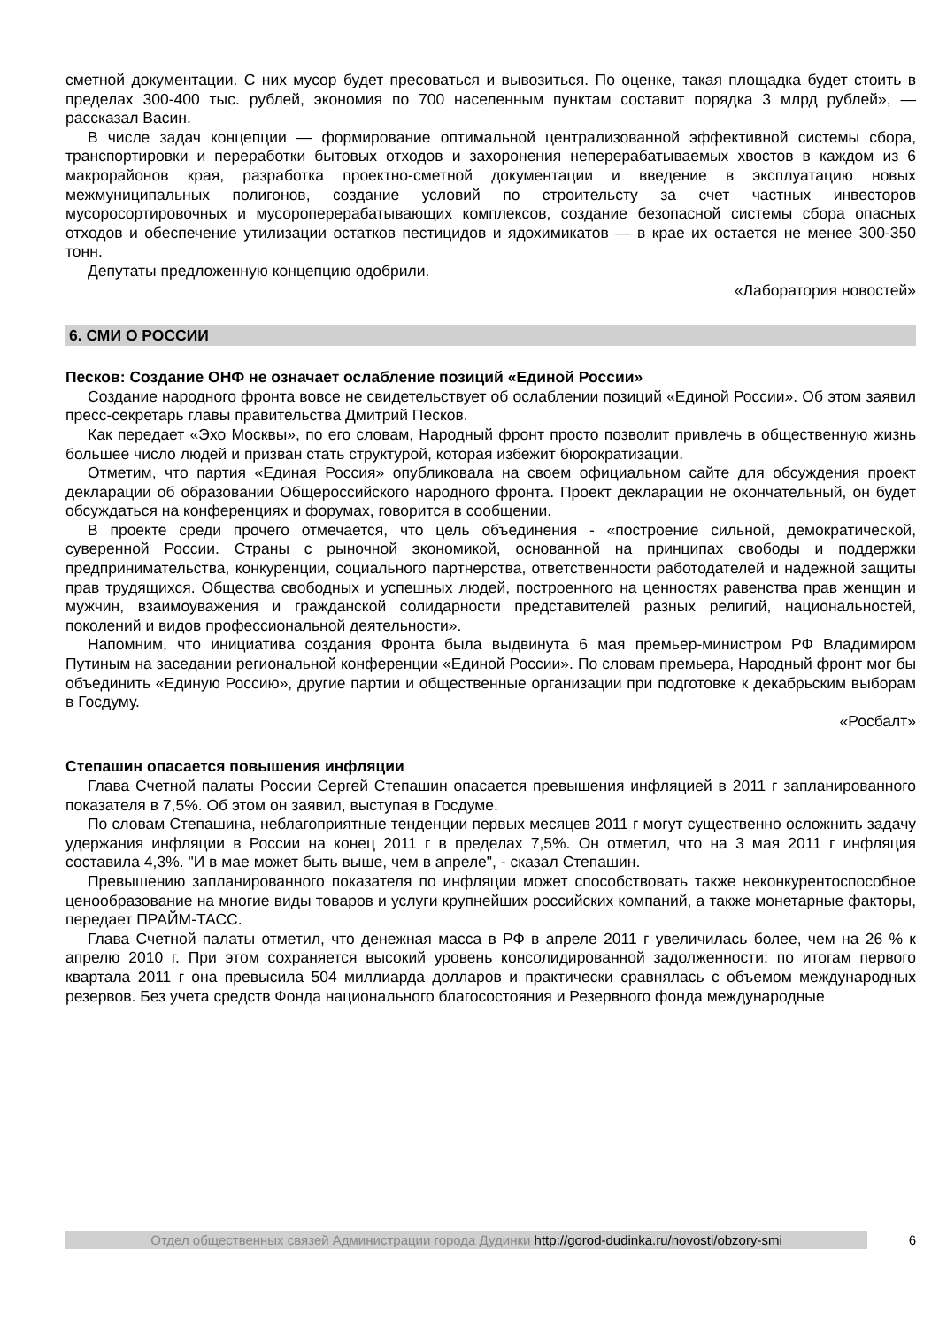сметной документации. С них мусор будет пресоваться и вывозиться. По оценке, такая площадка будет стоить в пределах 300-400 тыс. рублей, экономия по 700 населенным пунктам составит порядка 3 млрд рублей», — рассказал Васин.
В числе задач концепции — формирование оптимальной централизованной эффективной системы сбора, транспортировки и переработки бытовых отходов и захоронения неперерабатываемых хвостов в каждом из 6 макрорайонов края, разработка проектно-сметной документации и введение в эксплуатацию новых межмуниципальных полигонов, создание условий по строительсту за счет частных инвесторов мусоросортировочных и мусороперерабатывающих комплексов, создание безопасной системы сбора опасных отходов и обеспечение утилизации остатков пестицидов и ядохимикатов — в крае их остается не менее 300-350 тонн.
Депутаты предложенную концепцию одобрили.
«Лаборатория новостей»
6. СМИ О РОССИИ
Песков: Создание ОНФ не означает ослабление позиций «Единой России»
Создание народного фронта вовсе не свидетельствует об ослаблении позиций «Единой России». Об этом заявил пресс-секретарь главы правительства Дмитрий Песков.
Как передает «Эхо Москвы», по его словам, Народный фронт просто позволит привлечь в общественную жизнь большее число людей и призван стать структурой, которая избежит бюрократизации.
Отметим, что партия «Единая Россия» опубликовала на своем официальном сайте для обсуждения проект декларации об образовании Общероссийского народного фронта. Проект декларации не окончательный, он будет обсуждаться на конференциях и форумах, говорится в сообщении.
В проекте среди прочего отмечается, что цель объединения - «построение сильной, демократической, суверенной России. Страны с рыночной экономикой, основанной на принципах свободы и поддержки предпринимательства, конкуренции, социального партнерства, ответственности работодателей и надежной защиты прав трудящихся. Общества свободных и успешных людей, построенного на ценностях равенства прав женщин и мужчин, взаимоуважения и гражданской солидарности представителей разных религий, национальностей, поколений и видов профессиональной деятельности».
Напомним, что инициатива создания Фронта была выдвинута 6 мая премьер-министром РФ Владимиром Путиным на заседании региональной конференции «Единой России». По словам премьера, Народный фронт мог бы объединить «Единую Россию», другие партии и общественные организации при подготовке к декабрьским выборам в Госдуму.
«Росбалт»
Степашин опасается повышения инфляции
Глава Счетной палаты России Сергей Степашин опасается превышения инфляцией в 2011 г запланированного показателя в 7,5%. Об этом он заявил, выступая в Госдуме.
По словам Степашина, неблагоприятные тенденции первых месяцев 2011 г могут существенно осложнить задачу удержания инфляции в России на конец 2011 г в пределах 7,5%. Он отметил, что на 3 мая 2011 г инфляция составила 4,3%. "И в мае может быть выше, чем в апреле", - сказал Степашин.
Превышению запланированного показателя по инфляции может способствовать также неконкурентоспособное ценообразование на многие виды товаров и услуги крупнейших российских компаний, а также монетарные факторы, передает ПРАЙМ-ТАСС.
Глава Счетной палаты отметил, что денежная масса в РФ в апреле 2011 г увеличилась более, чем на 26 % к апрелю 2010 г. При этом сохраняется высокий уровень консолидированной задолженности: по итогам первого квартала 2011 г она превысила 504 миллиарда долларов и практически сравнялась с объемом международных резервов. Без учета средств Фонда национального благосостояния и Резервного фонда международные
Отдел общественных связей Администрации города Дудинки http://gorod-dudinka.ru/novosti/obzory-smi
6